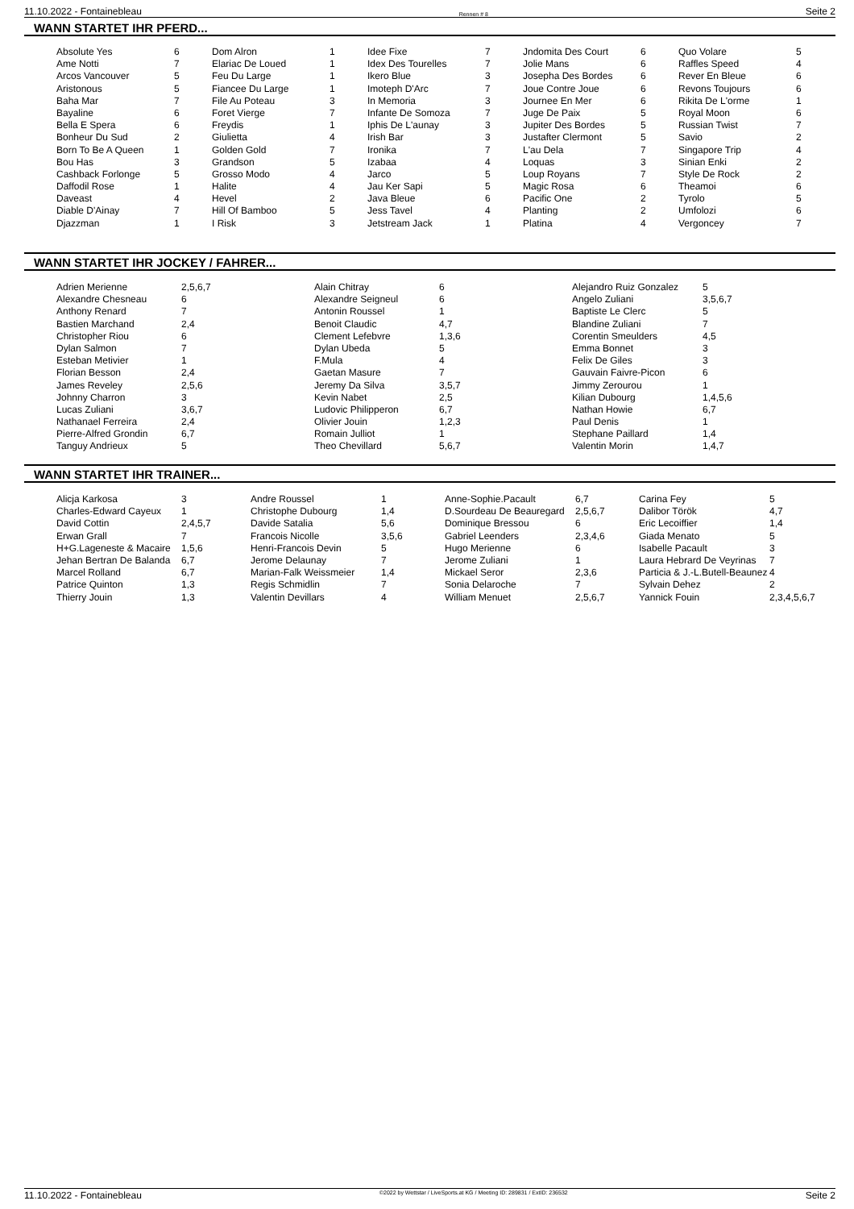11.10.2022 - Fontainebleau Rennen # 8 Seite 2
WANN STARTET IHR PFERD...
| Absolute Yes | 6 | Dom Alron | 1 | Idee Fixe | 7 | Jndomita Des Court | 6 | Quo Volare | 5 |
| Ame Notti | 7 | Elariac De Loued | 1 | Idex Des Tourelles | 7 | Jolie Mans | 6 | Raffles Speed | 4 |
| Arcos Vancouver | 5 | Feu Du Large | 1 | Ikero Blue | 3 | Josepha Des Bordes | 6 | Rever En Bleue | 6 |
| Aristonous | 5 | Fiancee Du Large | 1 | Imoteph D'Arc | 7 | Joue Contre Joue | 6 | Revons Toujours | 6 |
| Baha Mar | 7 | File Au Poteau | 3 | In Memoria | 3 | Journee En Mer | 6 | Rikita De L'orme | 1 |
| Bayaline | 6 | Foret Vierge | 7 | Infante De Somoza | 7 | Juge De Paix | 5 | Royal Moon | 6 |
| Bella E Spera | 6 | Freydis | 1 | Iphis De L'aunay | 3 | Jupiter Des Bordes | 5 | Russian Twist | 7 |
| Bonheur Du Sud | 2 | Giulietta | 4 | Irish Bar | 3 | Justafter Clermont | 5 | Savio | 2 |
| Born To Be A Queen | 1 | Golden Gold | 7 | Ironika | 7 | L'au Dela | 7 | Singapore Trip | 4 |
| Bou Has | 3 | Grandson | 5 | Izabaa | 4 | Loquas | 3 | Sinian Enki | 2 |
| Cashback Forlonge | 5 | Grosso Modo | 4 | Jarco | 5 | Loup Royans | 7 | Style De Rock | 2 |
| Daffodil Rose | 1 | Halite | 4 | Jau Ker Sapi | 5 | Magic Rosa | 6 | Theamoi | 6 |
| Daveast | 4 | Hevel | 2 | Java Bleue | 6 | Pacific One | 2 | Tyrolo | 5 |
| Diable D'Ainay | 7 | Hill Of Bamboo | 5 | Jess Tavel | 4 | Planting | 2 | Umfolozi | 6 |
| Djazzman | 1 | I Risk | 3 | Jetstream Jack | 1 | Platina | 4 | Vergoncey | 7 |
WANN STARTET IHR JOCKEY / FAHRER...
| Adrien Merienne | 2,5,6,7 | Alain Chitray | 6 | Alejandro Ruiz Gonzalez | 5 |
| Alexandre Chesneau | 6 | Alexandre Seigneul | 6 | Angelo Zuliani | 3,5,6,7 |
| Anthony Renard | 7 | Antonin Roussel | 1 | Baptiste Le Clerc | 5 |
| Bastien Marchand | 2,4 | Benoit Claudic | 4,7 | Blandine Zuliani | 7 |
| Christopher Riou | 6 | Clement Lefebvre | 1,3,6 | Corentin Smeulders | 4,5 |
| Dylan Salmon | 7 | Dylan Ubeda | 5 | Emma Bonnet | 3 |
| Esteban Metivier | 1 | F.Mula | 4 | Felix De Giles | 3 |
| Florian Besson | 2,4 | Gaetan Masure | 7 | Gauvain Faivre-Picon | 6 |
| James Reveley | 2,5,6 | Jeremy Da Silva | 3,5,7 | Jimmy Zerourou | 1 |
| Johnny Charron | 3 | Kevin Nabet | 2,5 | Kilian Dubourg | 1,4,5,6 |
| Lucas Zuliani | 3,6,7 | Ludovic Philipperon | 6,7 | Nathan Howie | 6,7 |
| Nathanael Ferreira | 2,4 | Olivier Jouin | 1,2,3 | Paul Denis | 1 |
| Pierre-Alfred Grondin | 6,7 | Romain Julliot | 1 | Stephane Paillard | 1,4 |
| Tanguy Andrieux | 5 | Theo Chevillard | 5,6,7 | Valentin Morin | 1,4,7 |
WANN STARTET IHR TRAINER...
| Alicja Karkosa | 3 | Andre Roussel | 1 | Anne-Sophie.Pacault | 6,7 | Carina Fey | 5 |
| Charles-Edward Cayeux | 1 | Christophe Dubourg | 1,4 | D.Sourdeau De Beauregard | 2,5,6,7 | Dalibor Török | 4,7 |
| David Cottin | 2,4,5,7 | Davide Satalia | 5,6 | Dominique Bressou | 6 | Eric Lecoiffier | 1,4 |
| Erwan Grall | 7 | Francois Nicolle | 3,5,6 | Gabriel Leenders | 2,3,4,6 | Giada Menato | 5 |
| H+G.Lageneste & Macaire | 1,5,6 | Henri-Francois Devin | 5 | Hugo Merienne | 6 | Isabelle Pacault | 3 |
| Jehan Bertran De Balanda | 6,7 | Jerome Delaunay | 7 | Jerome Zuliani | 1 | Laura Hebrard De Veyrinas | 7 |
| Marcel Rolland | 6,7 | Marian-Falk Weissmeier | 1,4 | Mickael Seror | 2,3,6 | Particia & J.-L.Butell-Beaunez | 4 |
| Patrice Quinton | 1,3 | Regis Schmidlin | 7 | Sonia Delaroche | 7 | Sylvain Dehez | 2 |
| Thierry Jouin | 1,3 | Valentin Devillars | 4 | William Menuet | 2,5,6,7 | Yannick Fouin | 2,3,4,5,6,7 |
11.10.2022 - Fontainebleau ©2022 by Wettstar / LiveSports.at KG / Meeting ID: 289831 / ExtID: 236532 Seite 2